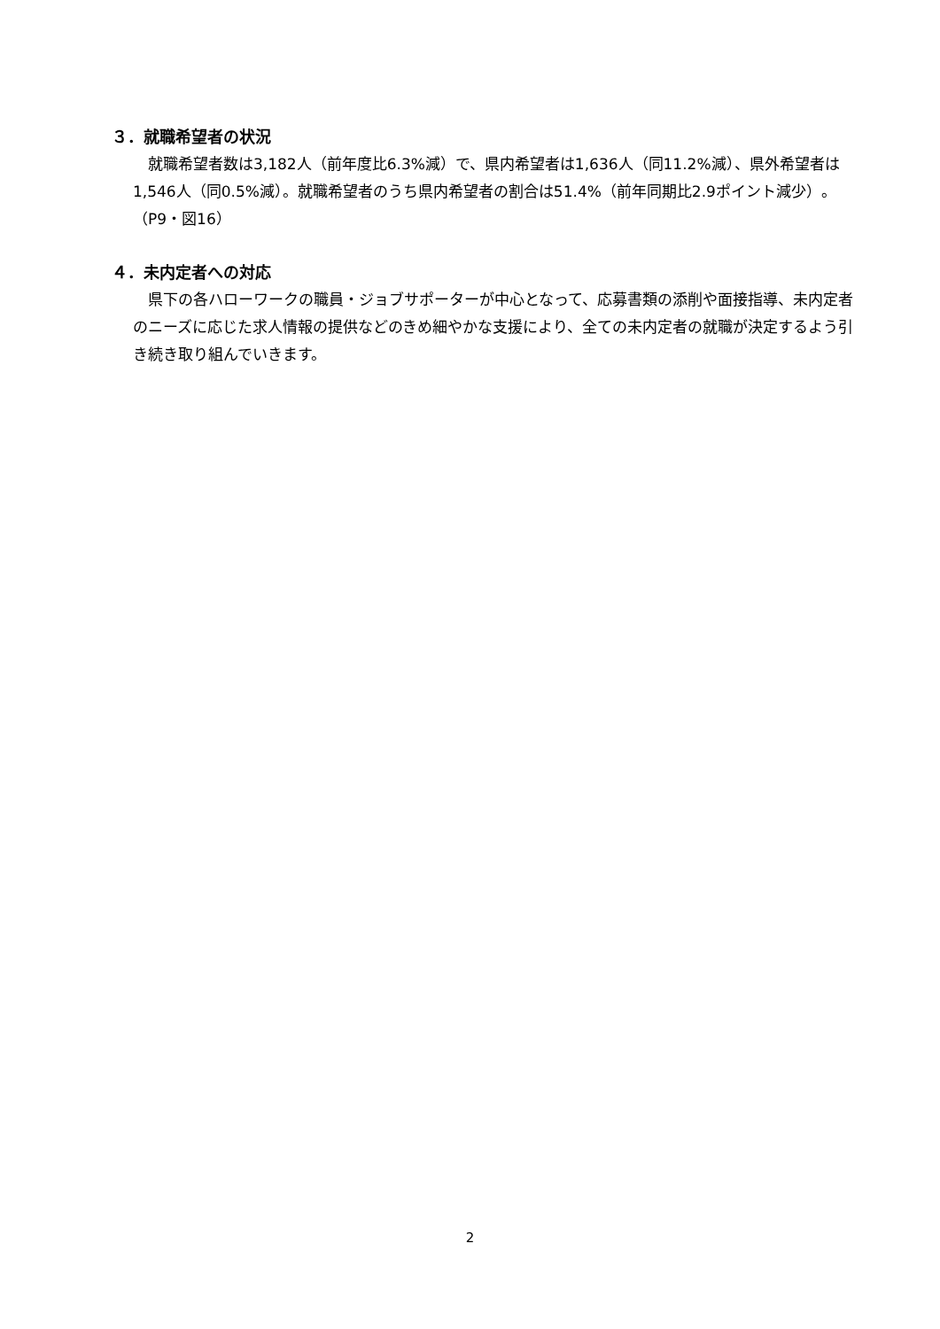３．就職希望者の状況
　就職希望者数は3,182人（前年度比6.3%減）で、県内希望者は1,636人（同11.2%減）、県外希望者は1,546人（同0.5%減）。就職希望者のうち県内希望者の割合は51.4%（前年同期比2.9ポイント減少）。（P9・図16）
４．未内定者への対応
　県下の各ハローワークの職員・ジョブサポーターが中心となって、応募書類の添削や面接指導、未内定者のニーズに応じた求人情報の提供などのきめ細やかな支援により、全ての未内定者の就職が決定するよう引き続き取り組んでいきます。
2